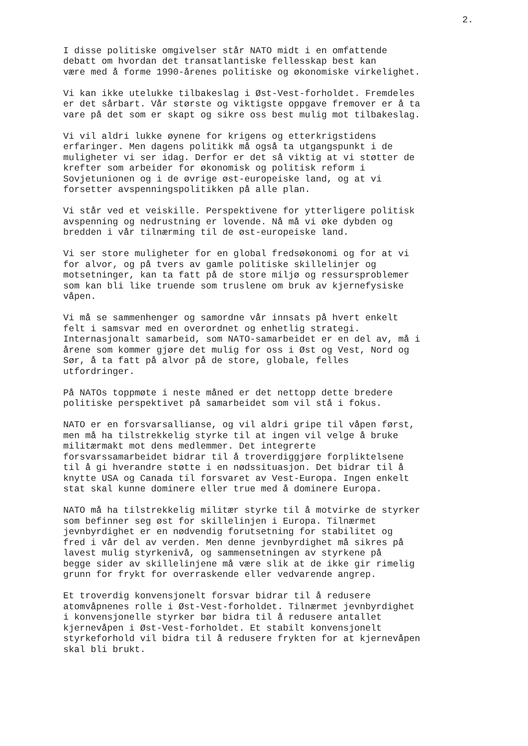2.
I disse politiske omgivelser står NATO midt i en omfattende debatt om hvordan det transatlantiske fellesskap best kan være med å forme 1990-årenes politiske og økonomiske virkelighet.
Vi kan ikke utelukke tilbakeslag i Øst-Vest-forholdet. Fremdeles er det sårbart. Vår største og viktigste oppgave fremover er å ta vare på det som er skapt og sikre oss best mulig mot tilbakeslag.
Vi vil aldri lukke øynene for krigens og etterkrigstidens erfaringer. Men dagens politikk må også ta utgangspunkt i de muligheter vi ser idag. Derfor er det så viktig at vi støtter de krefter som arbeider for økonomisk og politisk reform i Sovjetunionen og i de øvrige øst-europeiske land, og at vi forsetter avspenningspolitikken på alle plan.
Vi står ved et veiskille. Perspektivene for ytterligere politisk avspenning og nedrustning er lovende. Nå må vi øke dybden og bredden i vår tilnærming til de øst-europeiske land.
Vi ser store muligheter for en global fredsøkonomi og for at vi for alvor, og på tvers av gamle politiske skillelinjer og motsetninger, kan ta fatt på de store miljø og ressursproblemer som kan bli like truende som truslene om bruk av kjernefysiske våpen.
Vi må se sammenhenger og samordne vår innsats på hvert enkelt felt i samsvar med en overordnet og enhetlig strategi. Internasjonalt samarbeid, som NATO-samarbeidet er en del av, må i årene som kommer gjøre det mulig for oss i Øst og Vest, Nord og Sør, å ta fatt på alvor på de store, globale, felles utfordringer.
På NATOs toppmøte i neste måned er det nettopp dette bredere politiske perspektivet på samarbeidet som vil stå i fokus.
NATO er en forsvarsallianse, og vil aldri gripe til våpen først, men må ha tilstrekkelig styrke til at ingen vil velge å bruke militærmakt mot dens medlemmer. Det integrerte forsvarssamarbeidet bidrar til å troverdiggjøre forpliktelsene til å gi hverandre støtte i en nødssituasjon. Det bidrar til å knytte USA og Canada til forsvaret av Vest-Europa. Ingen enkelt stat skal kunne dominere eller true med å dominere Europa.
NATO må ha tilstrekkelig militær styrke til å motvirke de styrker som befinner seg øst for skillelinjen i Europa. Tilnærmet jevnbyrdighet er en nødvendig forutsetning for stabilitet og fred i vår del av verden. Men denne jevnbyrdighet må sikres på lavest mulig styrkenivå, og sammensetningen av styrkene på begge sider av skillelinjene må være slik at de ikke gir rimelig grunn for frykt for overraskende eller vedvarende angrep.
Et troverdig konvensjonelt forsvar bidrar til å redusere atomvåpnenes rolle i Øst-Vest-forholdet. Tilnærmet jevnbyrdighet i konvensjonelle styrker bør bidra til å redusere antallet kjernevåpen i Øst-Vest-forholdet. Et stabilt konvensjonelt styrkeforhold vil bidra til å redusere frykten for at kjernevåpen skal bli brukt.